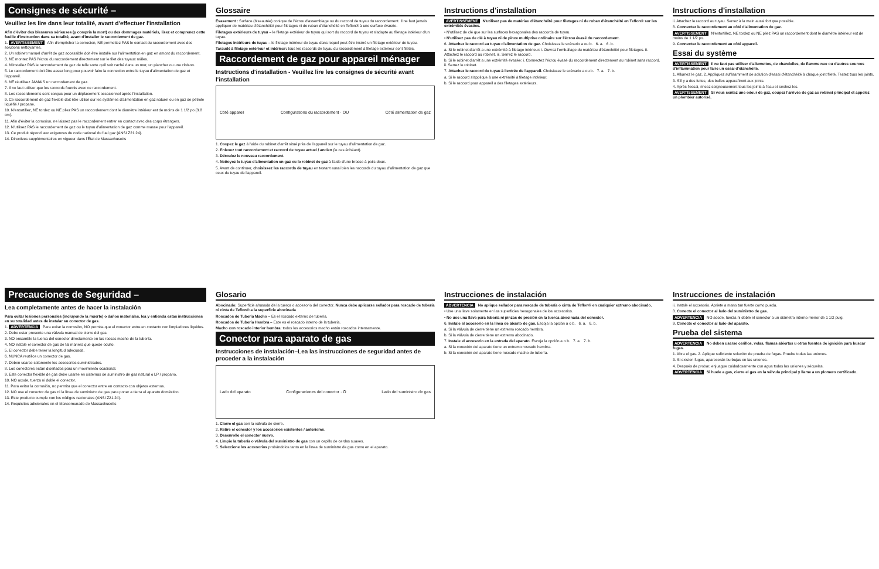Consignes de sécurité –
Veuillez les lire dans leur totalité, avant d'effectuer l'installation
Afin d'éviter des blessures sérieuses (y compris la mort) ou des dommages matériels, lisez et comprenez cette feuille d'instruction dans sa totalité, avant d'installer le raccordement de gaz.
1. AVERTISSEMENT Afin d'empêcher la corrosion, NE permettez PAS le contact du raccordement avec des solutions nettoyantes.
2. Un robinet manuel d'arrêt de gaz accessible doit être installé sur l'alimentation en gaz en amont du raccordement.
3. NE montez PAS l'écrou du raccordement directement sur le filet des tuyaux mâles.
4. N'installez PAS le raccordement de gaz de telle sorte qu'il soit caché dans un mur, un plancher ou une cloison.
5. Le raccordement doit être assez long pour pouvoir faire la connexion entre le tuyau d'alimentation de gaz et l'appareil.
6. NE réutilisez JAMAIS un raccordement de gaz.
7. Il ne faut utiliser que les raccords fournis avec ce raccordement.
8. Les raccordements sont conçus pour un déplacement occasionnel après l'installation.
9. Ce raccordement de gaz flexible doit être utilisé sur les systèmes d'alimentation en gaz naturel ou en gaz de pétrole liquéfié / propane.
10. N'entortillez, NE tordez ou NE pliez PAS un raccordement dont le diamètre intérieur est de moins de 1 1/2 po (3.8 cm).
11. Afin d'éviter la corrosion, ne laissez pas le raccordement entrer en contact avec des corps étrangers.
12. N'utilisez PAS le raccordement de gaz ou le tuyau d'alimentation de gaz comme masse pour l'appareil.
13. Ce produit répond aux exigences du code national du fuel gaz (ANSI Z21.24).
14. Directives supplémentaires en vigueur dans l'État de Massachusetts
Glossaire
Évasement : Surface (biseautée) conique de l'écrou d'assemblage ou du raccord de tuyau du raccordement. Il ne faut jamais appliquer de matériau d'étanchéité pour filetages ni de ruban d'étanchéité en Teflon® à une surface évasée.
Filetages extérieurs de tuyau – le filetage extérieur de tuyau qui sort du raccord de tuyau et s'adapte au filetage intérieur d'un tuyau.
Filetages intérieurs de tuyau – le filetage intérieur de tuyau dans lequel peut être inséré un filetage extérieur de tuyau.
Taraudé à filetage extérieur et intérieur: tous les raccords de tuyau du raccordement à filetage extérieur sont filetés.
Raccordement de gaz pour appareil ménager
Instructions d'installation - Veuillez lire les consignes de sécurité avant l'installation
Côté appareil Configurations du raccordement · OU Côté alimentation de gaz
1. Coupez le gaz à l'aide du robinet d'arrêt situé près de l'appareil sur le tuyau d'alimentation de gaz.
2. Enlevez tout raccordement et raccord de tuyau actuel / ancien (le cas échéant).
3. Déroulez le nouveau raccordement.
4. Nettoyez le tuyau d'alimentation en gaz ou le robinet de gaz à l'aide d'une brosse à poils doux.
5. Avant de continuer, choisissez les raccords de tuyau en testant aussi bien les raccords du tuyau d'alimentation de gaz que ceux du tuyau de l'appareil.
Instructions d'installation
AVERTISSEMENT N'utilisez pas de matériau d'étanchéité pour filetages ni de ruban d'étanchéité en Teflon® sur les extrémités évasées.
• N'utilisez de clé que sur les surfaces hexagonales des raccords de tuyau.
• N'utilisez pas de clé à tuyau ni de pince multiprise ordinaire sur l'écrou évasé du raccordement.
6. Attachez le raccord au tuyau d'alimentation de gaz. Choisissez le scénario a ou b. 6. a. 6. b.
a. Si le robinet d'arrêt a une extrémité à filetage intérieur: i. Ouvrez l'emballage du matériau d'étanchéité pour filetages. ii. Attachez le raccord au robinet. iii. Serrez le raccord.
b. Si le robinet d'arrêt a une extrémité évasée: i. Connectez l'écrou évasé du raccordement directement au robinet sans raccord. ii. Serrez le robinet.
7. Attachez le raccord de tuyau à l'entrée de l'appareil. Choisissez le scénario a ou b. 7. a. 7. b.
a. Si le raccord s'applique à une extrémité à filetage intérieur.
b. Si le raccord pour appareil a des filetages extérieurs.
Instructions d'installation
ii. Attachez le raccord au tuyau. Serrez à la main aussi fort que possible.
8. Connectez le raccordement au côté d'alimentation de gaz.
AVERTISSEMENT N'entortillez, NE tordez ou NE pliez PAS un raccordement dont le diamètre intérieur est de moins de 1 1/2 po.
9. Connectez le raccordement au côté appareil.
Essai du système
AVERTISSEMENT Il ne faut pas utiliser d'allumettes, de chandelles, de flamme nue ou d'autres sources d'inflammation pour faire un essai d'étanchéité.
1. Allumez le gaz. 2. Appliquez suffisamment de solution d'essai d'étanchéité à chaque joint fileté. Testez tous les joints.
3. S'il y a des fuites, des bulles apparaîtront aux joints.
4. Après l'essai, rincez soigneusement tous les joints à l'eau et séchez-les.
AVERTISSEMENT Si vous sentez une odeur de gaz, coupez l'arrivée de gaz au robinet principal et appelez un plombier autorisé.
Precauciones de Seguridad –
Lea completamente antes de hacer la instalación
Para evitar lesiones personales (incluyendo la muerte) o daños materiales, lea y entienda estas instrucciones en su totalidad antes de instalar su conector de gas.
1. ADVERTENCIA Para evitar la corrosión, NO permita que el conector entre en contacto con limpiadores líquidos.
2. Debe estar presente una válvula manual de cierre del gas.
3. NO ensamble la tuerca del conector directamente en las roscas macho de la tubería.
4. NO instale el conector de gas de tal manera que quede oculto.
5. El conector debe tener la longitud adecuada.
6. NUNCA reutilice un conector de gas.
7. Deben usarse solamente los accesorios suministrados.
8. Los conectores están diseñados para un movimiento ocasional.
9. Este conector flexible de gas debe usarse en sistemas de suministro de gas natural o LP / propano.
10. NO acode, tuerza ni doble el conector.
11. Para evitar la corrosión, no permita que el conector entre en contacto con objetos externos.
12. NO use el conector de gas ni la línea de suministro de gas para poner a tierra el aparato doméstico.
13. Este producto cumple con los códigos nacionales (ANSI Z21.24).
14. Requisitos adicionales en el Mancomunado de Massachusetts
Glosario
Abocinado: Superficie ahusada de la tuerca o accesorio del conector. Nunca debe aplicarse sellador para roscado de tubería ni cinta de Teflon® a la superficie abocinada
Roscados de Tubería Macho – Es el roscado externo de tubería.
Roscados de Tubería Hembra – Este es el roscado interno de la tubería.
Macho con roscado interior hembra: todos los accesorios macho están roscados internamente.
Conector para aparato de gas
Instrucciones de instalación–Lea las instrucciones de seguridad antes de proceder a la instalación
Lado del aparato Configuraciones del conector · O Lado del suministro de gas
1. Cierre el gas con la válvula de cierre.
2. Retire el conector y los accesorios existentes / anteriores.
3. Desenrolle el conector nuevo.
4. Limpie la tubería o válvula del suministro de gas con un cepillo de cerdas suaves.
5. Seleccione los accesorios probándolos tanto en la línea de suministro de gas como en el aparato.
Instrucciones de instalación
ADVERTENCIA No aplique sellador para roscado de tubería o cinta de Teflon® en cualquier extremo abocinado.
• Use una llave solamente en las superficies hexagonales de los accesorios.
• No use una llave para tubería ni pinzas de presión en la tuerca abocinada del conector.
6. Instale el accesorio en la línea de abasto de gas. Escoja la opción a o b. 6. a. 6. b.
a. Si la válvula de cierre tiene un extremo roscado hembra.
b. Si la válvula de cierre tiene un extremo abocinado.
7. Instale el accesorio en la entrada del aparato. Escoja la opción a o b. 7. a. 7. b.
a. Si la conexión del aparato tiene un extremo roscado hembra.
b. Si la conexión del aparato tiene roscado macho de tubería.
Instrucciones de instalación
ii. Instale el accesorio. Apriete a mano tan fuerte como pueda.
8. Conecte el conector al lado del suministro de gas.
ADVERTENCIA NO acode, tuerza ni doble el conector a un diámetro interno menor de 1 1/2 pulg.
9. Conecte el conector al lado del aparato.
Prueba del sistema
ADVERTENCIA No deben usarse cerillos, velas, flamas abiertas u otras fuentes de ignición para buscar fugas.
1. Abra el gas. 2. Aplique suficiente solución de prueba de fugas. Pruebe todas las uniones.
3. Si existen fugas, aparecerán burbujas en las uniones.
4. Después de probar, enjuague cuidadosamente con agua todas las uniones y séquelas.
ADVERTENCIA Si huele a gas, cierre el gas en la válvula principal y llame a un plomero certificado.